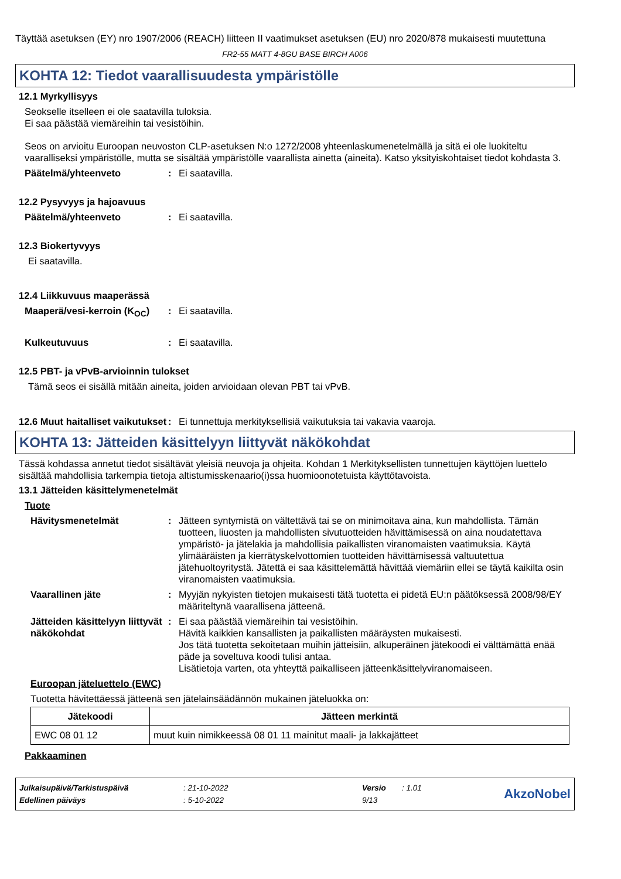Täyttää asetuksen (EY) nro 1907/2006 (REACH) liitteen II vaatimukset asetuksen (EU) nro 2020/878 mukaisesti muutettuna
FR2-55 MATT 4-8GU BASE BIRCH A006
KOHTA 12: Tiedot vaarallisuudesta ympäristölle
12.1 Myrkyllisyys
Seokselle itselleen ei ole saatavilla tuloksia.
Ei saa päästää viemäreihin tai vesistöihin.
Seos on arvioitu Euroopan neuvoston CLP-asetuksen N:o 1272/2008 yhteenlaskumenetelmällä ja sitä ei ole luokiteltu vaaralliseksi ympäristölle, mutta se sisältää ympäristölle vaarallista ainetta (aineita). Katso yksityiskohtaiset tiedot kohdasta 3.
Päätelmä/yhteenveto: Ei saatavilla.
12.2 Pysyvyys ja hajoavuus
Päätelmä/yhteenveto: Ei saatavilla.
12.3 Biokertyvyys
Ei saatavilla.
12.4 Liikkuvuus maaperässä
Maaperä/vesi-kerroin (K<sub>OC</sub>): Ei saatavilla.
Kulkeutuvuus: Ei saatavilla.
12.5 PBT- ja vPvB-arvioinnin tulokset
Tämä seos ei sisällä mitään aineita, joiden arvioidaan olevan PBT tai vPvB.
12.6 Muut haitalliset vaikutukset: Ei tunnettuja merkityksellisiä vaikutuksia tai vakavia vaaroja.
KOHTA 13: Jätteiden käsittelyyn liittyvät näkökohdat
Tässä kohdassa annetut tiedot sisältävät yleisiä neuvoja ja ohjeita. Kohdan 1 Merkityksellisten tunnettujen käyttöjen luettelo sisältää mahdollisia tarkempia tietoja altistumisskenaario(i)ssa huomioonotetuista käyttötavoista.
13.1 Jätteiden käsittelymenetelmät
Tuote
Hävitysmenetelmät: Jätteen syntymistä on vältettävä tai se on minimoitava aina, kun mahdollista. Tämän tuotteen, liuosten ja mahdollisten sivutuotteiden hävittämisessä on aina noudatettava ympäristö- ja jätelakia ja mahdollisia paikallisten viranomaisten vaatimuksia. Käytä ylimääräisten ja kierrätyskelvottomien tuotteiden hävittämisessä valtuutettua jätehuoltoyritystä. Jätettä ei saa käsittelemättä hävittää viemäriin ellei se täytä kaikilta osin viranomaisten vaatimuksia.
Vaarallinen jäte: Myyjän nykyisten tietojen mukaisesti tätä tuotetta ei pidetä EU:n päätöksessä 2008/98/EY määriteltynä vaarallisena jätteenä.
Jätteiden käsittelyyn liittyvät näkökohdat: Ei saa päästää viemäreihin tai vesistöihin.
Hävitä kaikkien kansallisten ja paikallisten määräysten mukaisesti.
Jos tätä tuotetta sekoitetaan muihin jätteisiin, alkuperäinen jätekoodi ei välttämättä enää päde ja soveltuva koodi tulisi antaa.
Lisätietoja varten, ota yhteyttä paikalliseen jätteenkäsittelyviranomaiseen.
Euroopan jäteluettelo (EWC)
Tuotetta hävitettäessä jätteenä sen jätelainsäädännön mukainen jäteluokka on:
| Jätekoodi | Jätteen merkintä |
| --- | --- |
| EWC 08 01 12 | muut kuin nimikkeessä 08 01 11 mainitut maali- ja lakkajätteet |
Pakkaaminen
| Julkaisupäivä/Tarkistuspäivä | : 21-10-2022 | Versio | : 1.01 |
| Edellinen päiväys | : 5-10-2022 | 9/13 | |
AkzoNobel